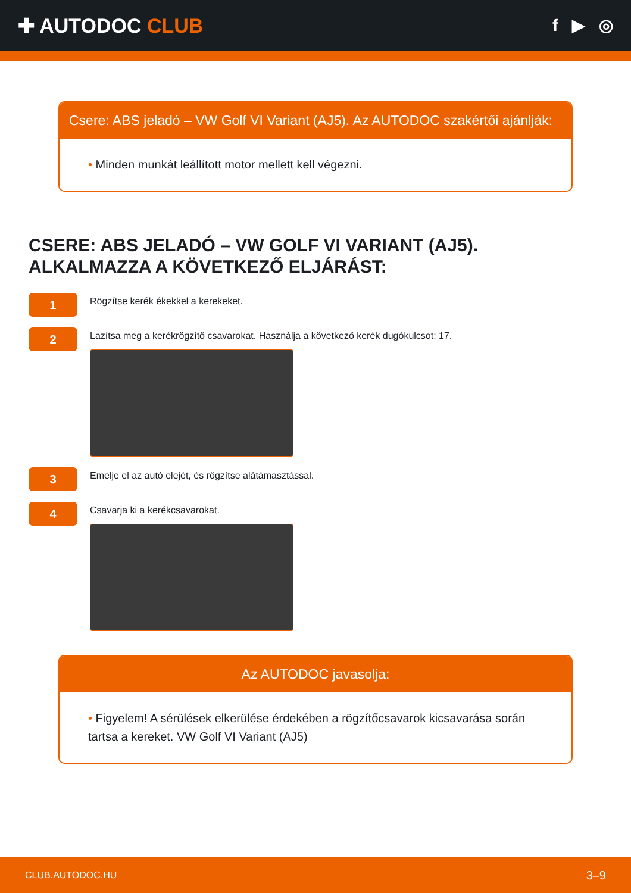✚ AUTODOC CLUB
f ▶ ◎
Csere: ABS jeladó – VW Golf VI Variant (AJ5). Az AUTODOC szakértői ajánlják:
• Minden munkát leállított motor mellett kell végezni.
CSERE: ABS JELADÓ – VW GOLF VI VARIANT (AJ5). ALKALMAZZA A KÖVETKEZŐ ELJÁRÁST:
1
Rögzítse kerék ékekkel a kerekeket.
2
Lazítsa meg a kerékrögzítő csavarokat. Használja a következő kerék dugókulcsot: 17.
3
Emelje el az autó elejét, és rögzítse alátámasztással.
4
Csavarja ki a kerékcsavarokat.
Az AUTODOC javasolja:
• Figyelem! A sérülések elkerülése érdekében a rögzítőcsavarok kicsavarása során tartsa a kereket. VW Golf VI Variant (AJ5)
CLUB.AUTODOC.HU 3–9